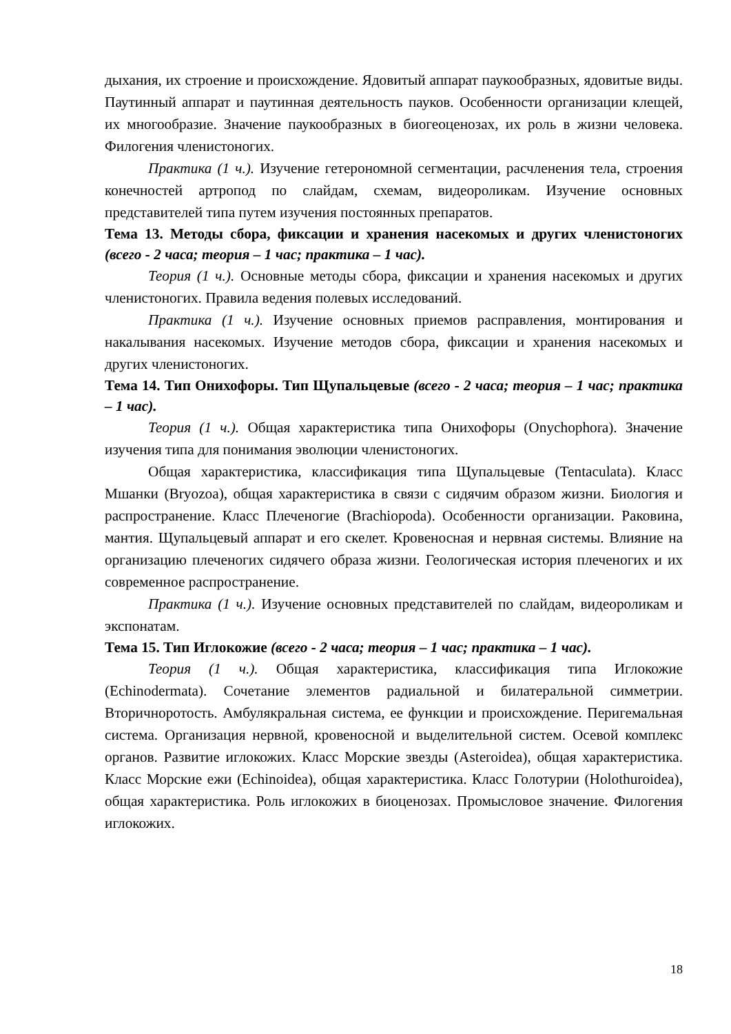дыхания, их строение и происхождение. Ядовитый аппарат паукообразных, ядовитые виды. Паутинный аппарат и паутинная деятельность пауков. Особенности организации клещей, их многообразие. Значение паукообразных в биогеоценозах, их роль в жизни человека. Филогения членистоногих.
Практика (1 ч.). Изучение гетерономной сегментации, расчленения тела, строения конечностей артропод по слайдам, схемам, видеороликам. Изучение основных представителей типа путем изучения постоянных препаратов.
Тема 13. Методы сбора, фиксации и хранения насекомых и других членистоногих (всего - 2 часа; теория – 1 час; практика – 1 час).
Теория (1 ч.). Основные методы сбора, фиксации и хранения насекомых и других членистоногих. Правила ведения полевых исследований.
Практика (1 ч.). Изучение основных приемов расправления, монтирования и накалывания насекомых. Изучение методов сбора, фиксации и хранения насекомых и других членистоногих.
Тема 14. Тип Онихофоры. Тип Щупальцевые (всего - 2 часа; теория – 1 час; практика – 1 час).
Теория (1 ч.). Общая характеристика типа Онихофоры (Onychophora). Значение изучения типа для понимания эволюции членистоногих.
Общая характеристика, классификация типа Щупальцевые (Tentaculata). Класс Мшанки (Bryozoa), общая характеристика в связи с сидячим образом жизни. Биология и распространение. Класс Плеченогие (Brachiopoda). Особенности организации. Раковина, мантия. Щупальцевый аппарат и его скелет. Кровеносная и нервная системы. Влияние на организацию плеченогих сидячего образа жизни. Геологическая история плеченогих и их современное распространение.
Практика (1 ч.). Изучение основных представителей по слайдам, видеороликам и экспонатам.
Тема 15. Тип Иглокожие (всего - 2 часа; теория – 1 час; практика – 1 час).
Теория (1 ч.). Общая характеристика, классификация типа Иглокожие (Echinodermata). Сочетание элементов радиальной и билатеральной симметрии. Вторичноротость. Амбулякральная система, ее функции и происхождение. Перигемальная система. Организация нервной, кровеносной и выделительной систем. Осевой комплекс органов. Развитие иглокожих. Класс Морские звезды (Asteroidea), общая характеристика. Класс Морские ежи (Echinoidea), общая характеристика. Класс Голотурии (Holothuroidea), общая характеристика. Роль иглокожих в биоценозах. Промысловое значение. Филогения иглокожих.
18